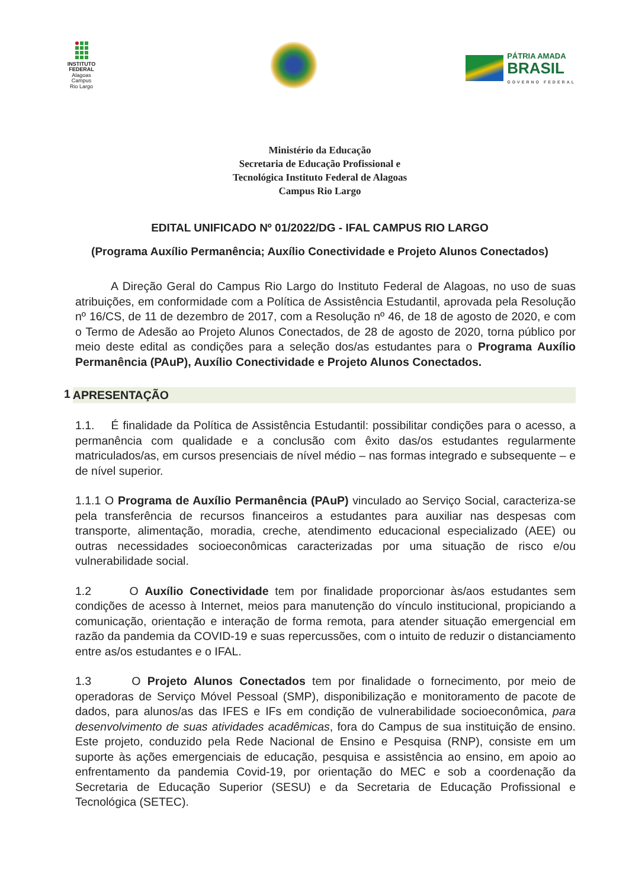INSTITUTO
FEDERAL
Alagoas
Campus
Rio Largo
PÁTRIA AMADA
BRASIL
GOVERNO FEDERAL
Ministério da Educação
Secretaria de Educação Profissional e
Tecnológica Instituto Federal de Alagoas
Campus Rio Largo
EDITAL UNIFICADO Nº 01/2022/DG - IFAL CAMPUS RIO LARGO
(Programa Auxílio Permanência; Auxílio Conectividade e Projeto Alunos Conectados)
A Direção Geral do Campus Rio Largo do Instituto Federal de Alagoas, no uso de suas atribuições, em conformidade com a Política de Assistência Estudantil, aprovada pela Resolução nº 16/CS, de 11 de dezembro de 2017, com a Resolução nº 46, de 18 de agosto de 2020, e com o Termo de Adesão ao Projeto Alunos Conectados, de 28 de agosto de 2020, torna público por meio deste edital as condições para a seleção dos/as estudantes para o Programa Auxílio Permanência (PAuP), Auxílio Conectividade e Projeto Alunos Conectados.
1 APRESENTAÇÃO
1.1. É finalidade da Política de Assistência Estudantil: possibilitar condições para o acesso, a permanência com qualidade e a conclusão com êxito das/os estudantes regularmente matriculados/as, em cursos presenciais de nível médio – nas formas integrado e subsequente – e de nível superior.
1.1.1 O Programa de Auxílio Permanência (PAuP) vinculado ao Serviço Social, caracteriza-se pela transferência de recursos financeiros a estudantes para auxiliar nas despesas com transporte, alimentação, moradia, creche, atendimento educacional especializado (AEE) ou outras necessidades socioeconômicas caracterizadas por uma situação de risco e/ou vulnerabilidade social.
1.2 O Auxílio Conectividade tem por finalidade proporcionar às/aos estudantes sem condições de acesso à Internet, meios para manutenção do vínculo institucional, propiciando a comunicação, orientação e interação de forma remota, para atender situação emergencial em razão da pandemia da COVID-19 e suas repercussões, com o intuito de reduzir o distanciamento entre as/os estudantes e o IFAL.
1.3 O Projeto Alunos Conectados tem por finalidade o fornecimento, por meio de operadoras de Serviço Móvel Pessoal (SMP), disponibilização e monitoramento de pacote de dados, para alunos/as das IFES e IFs em condição de vulnerabilidade socioeconômica, para desenvolvimento de suas atividades acadêmicas, fora do Campus de sua instituição de ensino. Este projeto, conduzido pela Rede Nacional de Ensino e Pesquisa (RNP), consiste em um suporte às ações emergenciais de educação, pesquisa e assistência ao ensino, em apoio ao enfrentamento da pandemia Covid-19, por orientação do MEC e sob a coordenação da Secretaria de Educação Superior (SESU) e da Secretaria de Educação Profissional e Tecnológica (SETEC).